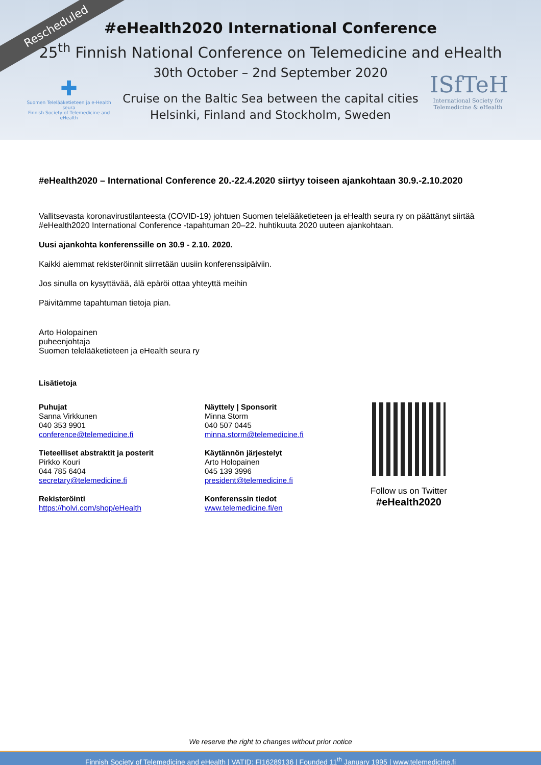Rescheduled
#eHealth2020 International Conference
25<sup>th</sup> Finnish National Conference on Telemedicine and eHealth
30th October – 2nd September 2020
Cruise on the Baltic Sea between the capital cities
Helsinki, Finland and Stockholm, Sweden
✚
Suomen Telelääketieteen ja e-Health seura
Finnish Society of Telemedicine and eHealth
ISfTeH
International Society for Telemedicine & eHealth
#eHealth2020 – International Conference 20.-22.4.2020 siirtyy toiseen ajankohtaan 30.9.-2.10.2020
Vallitsevasta koronavirustilanteesta (COVID-19) johtuen Suomen telelääketieteen ja eHealth seura ry on päättänyt siirtää #eHealth2020 International Conference -tapahtuman 20–22. huhtikuuta 2020 uuteen ajankohtaan.
Uusi ajankohta konferenssille on 30.9 - 2.10. 2020.
Kaikki aiemmat rekisteröinnit siirretään uusiin konferenssipäiviin.
Jos sinulla on kysyttävää, älä epäröi ottaa yhteyttä meihin
Päivitämme tapahtuman tietoja pian.
Arto Holopainen
puheenjohtaja
Suomen telelääketieteen ja eHealth seura ry
Lisätietoja
Puhujat
Sanna Virkkunen
040 353 9901
conference@telemedicine.fi
Tieteelliset abstraktit ja posterit
Pirkko Kouri
044 785 6404
secretary@telemedicine.fi
Rekisteröinti
https://holvi.com/shop/eHealth
Näyttely | Sponsorit
Minna Storm
040 507 0445
minna.storm@telemedicine.fi
Käytännön järjestelyt
Arto Holopainen
045 139 3996
president@telemedicine.fi
Konferenssin tiedot
www.telemedicine.fi/en
Follow us on Twitter
#eHealth2020
We reserve the right to changes without prior notice
Finnish Society of Telemedicine and eHealth | VATID: FI16289136 | Founded 11<sup>th</sup> January 1995 | www.telemedicine.fi